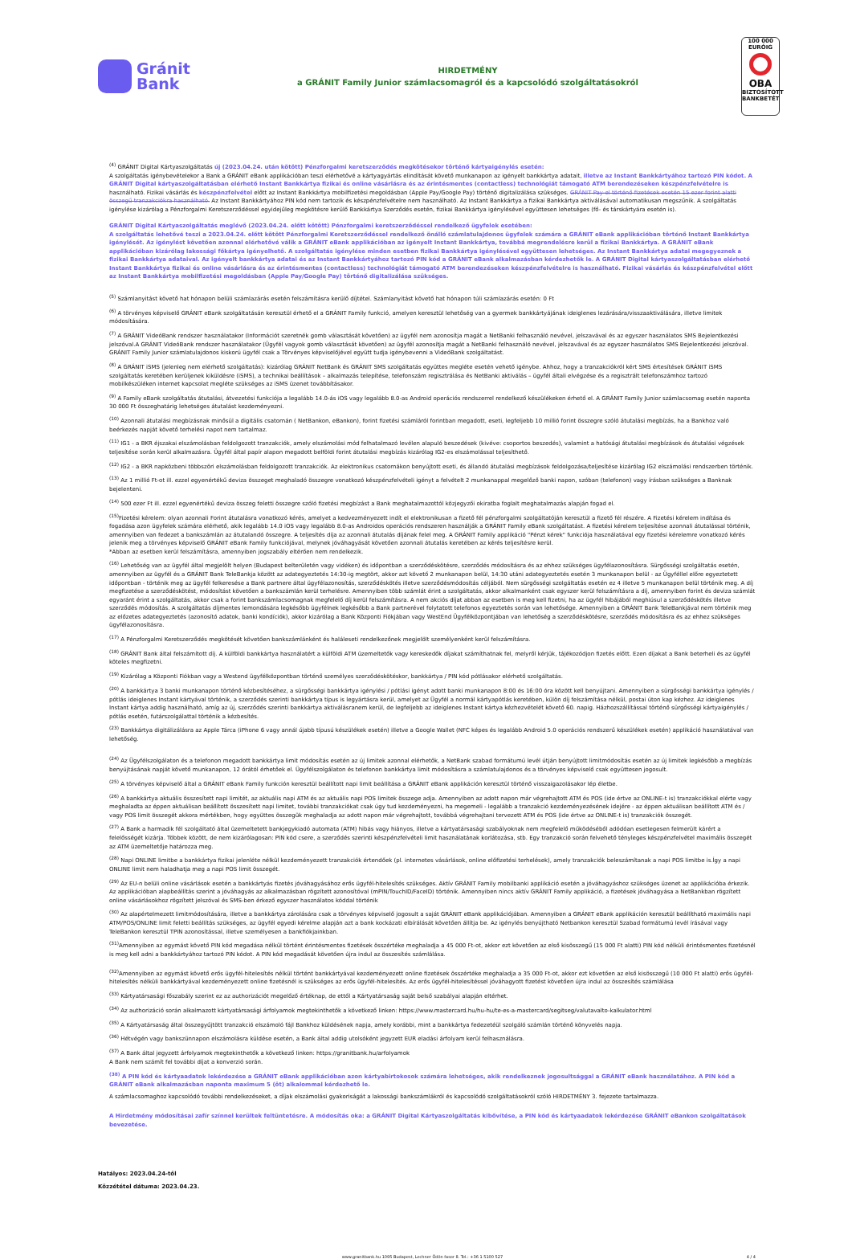Gránit
Bank
HIRDETMÉNY
a GRÁNIT Family Junior számlacsomagról és a kapcsolódó szolgáltatásokról
100 000
EURÓIG
OBA
BIZTOSÍTOTT BANKBETÉT
<sup>(4)</sup> GRÁNIT Digital Kártyaszolgáltatás új (2023.04.24. után kötött) Pénzforgalmi keretszerződés megkötésekor történő kártyaigénylés esetén:
A szolgáltatás igénybevételekor a Bank a GRÁNIT eBank applikációban teszi elérhetővé a kártyagyártás elindítását követő munkanapon az igényelt bankkártya adatait, illetve az Instant Bankkártyához tartozó PIN kódot. A GRÁNIT Digital kártyaszolgáltatásban elérhető Instant Bankkártya fizikai és online vásárlásra és az érintésmentes (contactless) technológiát támogató ATM berendezéseken készpénzfelvételre is használható. Fizikai vásárlás és készpénzfelvétel előtt az Instant Bankkártya mobilfizetési megoldásban (Apple Pay/Google Pay) történő digitalizálása szükséges. GRÁNIT Pay-el történő fizetések esetén 15 ezer forint alatti összegű tranzakciókra használható. Az Instant Bankkártyához PIN kód nem tartozik és készpénzfelvételre nem használható. Az Instant Bankkártya a fizikai Bankkártya aktiválásával automatikusan megszűnik. A szolgáltatás igénylése kizárólag a Pénzforgalmi Keretszerződéssel egyidejűleg megkötésre kerülő Bankkártya Szerződés esetén, fizikai Bankkártya igénylésével együttesen lehetséges (fő- és társkártyára esetén is).
GRÁNIT Digital Kártyaszolgáltatás meglévő (2023.04.24. előtt kötött) Pénzforgalmi keretszerződéssel rendelkező ügyfelek esetében:
A szolgáltatás lehetővé teszi a 2023.04.24. előtt kötött Pénzforgalmi Keretszerződéssel rendelkező önálló számlatulajdonos ügyfelek számára a GRÁNIT eBank applikációban történő Instant Bankkártya igénylését. Az igénylést követően azonnal elérhetővé válik a GRÁNIT eBank applikációban az igényelt Instant Bankkártya, továbbá megrendelésre kerül a fizikai Bankkártya. A GRÁNIT eBank applikációban kizárólag lakossági főkártya igényelhető. A szolgáltatás igénylése minden esetben fizikai Bankkártya igénylésével együttesen lehetséges. Az Instant Bankkártya adatai megegyeznek a fizikai Bankkártya adataival. Az igényelt bankkártya adatai és az Instant Bankkártyához tartozó PIN kód a GRÁNIT eBank alkalmazásban kérdezhetők le. A GRÁNIT Digital kártyaszolgáltatásban elérhető Instant Bankkártya fizikai és online vásárlásra és az érintésmentes (contactless) technológiát támogató ATM berendezéseken készpénzfelvételre is használható. Fizikai vásárlás és készpénzfelvétel előtt az Instant Bankkártya mobilfizetési megoldásban (Apple Pay/Google Pay) történő digitalizálása szükséges.
<sup>(5)</sup> Számlanyitást követő hat hónapon belüli számlazárás esetén felszámításra kerülő díjtétel. Számlanyitást követő hat hónapon túli számlazárás esetén: 0 Ft
<sup>(6)</sup> A törvényes képviselő GRÁNIT eBank szolgáltatásán keresztül érhető el a GRÁNIT Family funkció, amelyen keresztül lehetőség van a gyermek bankkártyájának ideiglenes lezárására/visszaaktiválására, illetve limitek módosítására.
<sup>(7)</sup> A GRÁNIT VideóBank rendszer használatakor (Információt szeretnék gomb választását követően) az ügyfél nem azonosítja magát a NetBanki felhasználó nevével, jelszavával és az egyszer használatos SMS Bejelentkezési jelszóval.A GRÁNIT VideóBank rendszer használatakor (Ügyfél vagyok gomb választását követően) az ügyfél azonosítja magát a NetBanki felhasználó nevével, jelszavával és az egyszer használatos SMS Bejelentkezési jelszóval. GRÁNIT Family Junior számlatulajdonos kiskorú ügyfél csak a Törvényes képviselőjével együtt tudja igénybevenni a VideóBank szolgáltatást.
<sup>(8)</sup> A GRÁNIT iSMS (jelenleg nem elérhető szolgáltatás): kizárólag GRÁNIT NetBank és GRÁNIT SMS szolgáltatás együttes megléte esetén vehető igénybe. Ahhoz, hogy a tranzakciókról kért SMS értesítések GRÁNIT iSMS szolgáltatás keretében kerüljenek kiküldésre (iSMS), a technikai beállítások – alkalmazás telepítése, telefonszám regisztrálása és NetBanki aktiválás – ügyfél általi elvégzése és a regisztrált telefonszámhoz tartozó mobilkészüléken internet kapcsolat megléte szükséges az iSMS üzenet továbbításakor.
<sup>(9)</sup> A Family eBank szolgáltatás átutalási, átvezetési funkciója a legalább 14.0-ás iOS vagy legalább 8.0-as Android operációs rendszerrel rendelkező készülékeken érhető el. A GRÁNIT Family Junior számlacsomag esetén naponta 30 000 Ft összeghatárig lehetséges átutalást kezdeményezni.
<sup>(10)</sup> Azonnali átutalási megbízásnak minősül a digitális csatornán ( NetBankon, eBankon), forint fizetési számláról forintban megadott, eseti, legfeljebb 10 millió forint összegre szóló átutalási megbízás, ha a Bankhoz való beérkezés napját követő terhelési napot nem tartalmaz.
<sup>(11)</sup> IG1 - a BKR éjszakai elszámolásban feldolgozott tranzakciók, amely elszámolási mód felhatalmazó levélen alapuló beszedések (kivéve: csoportos beszedés), valamint a hatósági átutalási megbízások és átutalási végzések teljesítése során kerül alkalmazásra. Ügyfél által papír alapon megadott belföldi forint átutalási megbízás kizárólag IG2-es elszámolással teljesíthető.
<sup>(12)</sup> IG2 - a BKR napközbeni többszöri elszámolásban feldolgozott tranzakciók. Az elektronikus csatornákon benyújtott eseti, és állandó átutalási megbízások feldolgozása/teljesítése kizárólag IG2 elszámolási rendszerben történik.
<sup>(13)</sup> Az 1 millió Ft-ot ill. ezzel egyenértékű deviza összeget meghaladó összegre vonatkozó készpénzfelvételi igényt a felvételt 2 munkanappal megelőző banki napon, szóban (telefonon) vagy írásban szükséges a Banknak bejelenteni.
<sup>(14)</sup> 500 ezer Ft ill. ezzel egyenértékű deviza összeg feletti összegre szóló fizetési megbízást a Bank meghatalmazottól közjegyzői okiratba foglalt meghatalmazás alapján fogad el.
<sup>(15)</sup> Fizetési kérelem: olyan azonnali Forint átutalásra vonatkozó kérés, amelyet a kedvezményezett indít el elektronikusan a fizető fél pénzforgalmi szolgáltatóján keresztül a fizető fél részére. A Fizetési kérelem indítása és fogadása azon ügyfelek számára elérhető, akik legalább 14.0 iOS vagy legalább 8.0-as Androidos operációs rendszeren használják a GRÁNIT Family eBank szolgáltatást. A fizetési kérelem teljesítése azonnali átutalással történik, amennyiben van fedezet a bankszámlán az átutalandó összegre. A teljesítés díja az azonnali átutalás díjának felel meg. A GRÁNIT Family applikáció "Pénzt kérek" funkciója használatával egy fizetési kérelemre vonatkozó kérés jelenik meg a törvényes képviselő GRÁNIT eBank Family funkciójával, melynek jóváhagyását követően azonnali átutalás keretében az kérés teljesítésre kerül.
*Abban az esetben kerül felszámításra, amennyiben jogszabály eltérően nem rendelkezik.
<sup>(16)</sup> Lehetőség van az ügyfél által megjelölt helyen (Budapest belterületén vagy vidéken) és időpontban a szerződéskötésre, szerződés módosításra és az ehhez szükséges ügyfélazonosításra. Sürgősségi szolgáltatás esetén, amennyiben az ügyfél és a GRÁNIT Bank TeleBankja között az adategyeztetés 14:30-ig megtört, akkor azt követő 2 munkanapon belül, 14:30 utáni adategyeztetés esetén 3 munkanapon belül - az Ügyféllel előre egyeztetett időpontban - történik meg az ügyfél felkeresése a Bank partnere által ügyfélazonosítás, szerződéskötés illetve szerződésmódosítás céljából. Nem sürgősségi szolgáltatás esetén ez 4 illetve 5 munkanapon belül történik meg. A díj megfizetése a szerződéskötést, módosítást követően a bankszámlán kerül terhelésre. Amennyiben több számlát érint a szolgáltatás, akkor alkalmanként csak egyszer kerül felszámításra a díj, amennyiben forint és deviza számlát egyaránt érint a szolgáltatás, akkor csak a forint bankszámlacsomagnak megfelelő díj kerül felszámításra. A nem akciós díjat abban az esetben is meg kell fizetni, ha az ügyfél hibájából meghiúsul a szerződéskötés illetve szerződés módosítás. A szolgáltatás díjmentes lemondására legkésőbb ügyfélnek legkésőbb a Bank partnerével folytatott telefonos egyeztetés során van lehetősége. Amennyiben a GRÁNIT Bank TeleBankjával nem történik meg az előzetes adategyeztetés (azonosító adatok, banki kondíciók), akkor kizárólag a Bank Központi Fiókjában vagy WestEnd Ügyfélközpontjában van lehetőség a szerződéskötésre, szerződés módosításra és az ehhez szükséges ügyfélazonosításra.
<sup>(17)</sup> A Pénzforgalmi Keretszerződés megkötését követően bankszámlánként és haláleseti rendelkezőnek megjelölt személyenként kerül felszámításra.
<sup>(18)</sup> GRÁNIT Bank által felszámított díj. A külföldi bankkártya használatért a külföldi ATM üzemeltetők vagy kereskedők díjakat számíthatnak fel, melyről kérjük, tájékozódjon fizetés előtt. Ezen díjakat a Bank beterheli és az ügyfél köteles megfizetni.
<sup>(19)</sup> Kizárólag a Központi Fiókban vagy a Westend ügyfélközpontban történő személyes szerződéskötéskor, bankkártya / PIN kód pótlásakor elérhető szolgáltatás.
<sup>(20)</sup> A bankkártya 3 banki munkanapon történő kézbesítéséhez, a sürgősségi bankkártya igénylési / pótlási igényt adott banki munkanapon 8:00 és 16:00 óra között kell benyújtani. Amennyiben a sürgősségi bankkártya igénylés / pótlás ideiglenes Instant kártyával történik, a szerződés szerinti bankkártya típus is legyártásra kerül, amelyet az Ügyfél a normál kártyapótlás keretében, külön díj felszámítása nélkül, postai úton kap kézhez. Az ideiglenes Instant kártya addig használható, amíg az új, szerződés szerinti bankkártya aktiválásranem kerül, de legfeljebb az ideiglenes Instant kártya kézhezvételét követő 60. napig. Házhozszállítással történő sürgősségi kártyaigénylés / pótlás esetén, futárszolgálattal történik a kézbesítés.
<sup>(23)</sup> Bankkártya digitálizálásra az Apple Tárca (iPhone 6 vagy annál újabb típusú készülékek esetén) illetve a Google Wallet (NFC képes és legalább Android 5.0 operációs rendszerű készülékek esetén) applikáció használatával van lehetőség.
<sup>(24)</sup> Az Ügyfélszolgálaton és a telefonon megadott bankkártya limit módosítás esetén az új limitek azonnal elérhetők, a NetBank szabad formátumú levél útján benyújtott limitmódosítás esetén az új limitek legkésőbb a megbízás benyújtásának napját követő munkanapon, 12 órától érhetőek el. Ügyfélszolgálaton és telefonon bankkártya limit módosításra a számlatulajdonos és a törvényes képviselő csak együttesen jogosult.
<sup>(25)</sup> A törvényes képviselő által a GRÁNIT eBank Family funkción keresztül beállított napi limit beállítása a GRÁNIT eBank applikáción keresztül történő visszaigazolásakor lép életbe.
<sup>(26)</sup> A bankkártya aktuális összesített napi limitét, az aktuális napi ATM és az aktuális napi POS limitek összege adja. Amennyiben az adott napon már végrehajtott ATM és POS (ide értve az ONLINE-t is) tranzakciókkal elérte vagy meghaladta az éppen aktuálisan beállított összesített napi limitet, további tranzakciókat csak úgy tud kezdeményezni, ha megemeli - legalább a tranzakció kezdeményezésének idejére - az éppen aktuálisan beállított ATM és / vagy POS limit összegét akkora mértékben, hogy együttes összegük meghaladja az adott napon már végrehajtott, továbbá végrehajtani tervezett ATM és POS (ide értve az ONLINE-t is) tranzakciók összegét.
<sup>(27)</sup> A Bank a harmadik fél szolgáltató által üzemeltetett bankjegykiadó automata (ATM) hibás vagy hiányos, illetve a kártyatársasági szabályoknak nem megfelelő működéséből adódóan esetlegesen felmerült kárért a felelősségét kizárja. Többek között, de nem kizárólagosan: PIN kód csere, a szerződés szerinti készpénzfelvételi limit használatának korlátozása, stb. Egy tranzakció során felvehető tényleges készpénzfelvétel maximális összegét az ATM üzemeltetője határozza meg.
<sup>(28)</sup> Napi ONLINE limitbe a bankkártya fizikai jelenléte nélkül kezdeményezett tranzakciók értendőek (pl. internetes vásárlások, online előfizetési terhelések), amely tranzakciók beleszámítanak a napi POS limitbe is.Így a napi ONLINE limit nem haladhatja meg a napi POS limit összegét.
<sup>(29)</sup> Az EU-n belüli online vásárlások esetén a bankkártyás fizetés jóváhagyásához erős ügyfél-hitelesítés szükséges. Aktív GRÁNIT Family mobilbanki applikáció esetén a jóváhagyáshoz szükséges üzenet az applikációba érkezik. Az applikációban alapbeállítás szerint a jóváhagyás az alkalmazásban rögzített azonosítóval (mPIN/TouchID/FaceID) történik. Amennyiben nincs aktív GRÁNIT Family applikáció, a fizetések jóváhagyása a NetBankban rögzített online vásárlásokhoz rögzített jelszóval és SMS-ben érkező egyszer használatos kóddal történik
<sup>(30)</sup> Az alapértelmezett limitmódosítására, illetve a bankkártya zárolására csak a törvényes képviselő jogosult a saját GRÁNIT eBank applikációjában. Amennyiben a GRÁNIT eBank applikáción keresztül beállítható maximális napi ATM/POS/ONLINE limit feletti beállítás szükséges, az ügyfél egyedi kérelme alapján azt a bank kockázati elbírálását követően állítja be. Az igénylés benyújtható Netbankon keresztül Szabad formátumú levél írásával vagy TeleBankon keresztül TPIN azonosítással, illetve személyesen a bankfiókjainkban.
<sup>(31)</sup> Amennyiben az egymást követő PIN kód megadása nélkül történt érintésmentes fizetések összértéke meghaladja a 45 000 Ft-ot, akkor ezt követően az első kisösszegű (15 000 Ft alatti) PIN kód nélküli érintésmentes fizetésnél is meg kell adni a bankkártyához tartozó PIN kódot. A PIN kód megadását követően újra indul az összesítés számlálása.
<sup>(32)</sup> Amennyiben az egymást követő erős ügyfél-hitelesítés nélkül történt bankkártyával kezdeményezett online fizetések összértéke meghaladja a 35 000 Ft-ot, akkor ezt követően az első kisösszegű (10 000 Ft alatti) erős ügyfél-hitelesítés nélküli bankkártyával kezdeményezett online fizetésnél is szükséges az erős ügyfél-hitelesítés. Az erős ügyfél-hitelesítéssel jóváhagyott fizetést követően újra indul az összesítés számlálása
<sup>(33)</sup> Kártyatársasági főszabály szerint ez az authorizációt megelőző értéknap, de ettől a Kártyatársaság saját belső szabályai alapján eltérhet.
<sup>(34)</sup> Az authorizáció során alkalmazott kártyatársasági árfolyamok megtekinthetők a következő linken: https://www.mastercard.hu/hu-hu/te-es-a-mastercard/segitseg/valutavalto-kalkulator.html
<sup>(35)</sup> A Kártyatársaság által összegyűjtött tranzakció elszámoló fájl Bankhoz küldésének napja, amely korábbi, mint a bankkártya fedezetéül szolgáló számlán történő könyvelés napja.
<sup>(36)</sup> Hétvégén vagy bankszünnapon elszámolásra küldése esetén, a Bank által addig utolsóként jegyzett EUR eladási árfolyam kerül felhasználásra.
<sup>(37)</sup> A Bank által jegyzett árfolyamok megtekinthetők a következő linken: https://granitbank.hu/arfolyamok
A Bank nem számít fel további díjat a konverzió során.
<sup>(38)</sup> A PIN kód és kártyaadatok lekérdezése a GRÁNIT eBank applikációban azon kártyabirtokosok számára lehetséges, akik rendelkeznek jogosultsággal a GRÁNIT eBank használatához. A PIN kód a GRÁNIT eBank alkalmazásban naponta maximum 5 (öt) alkalommal kérdezhető le.
A számlacsomaghoz kapcsolódó további rendelkezéseket, a díjak elszámolási gyakoriságát a lakossági bankszámlákról és kapcsolódó szolgáltatásokról szóló HIRDETMÉNY 3. fejezete tartalmazza.
A Hirdetmény módosításai zafír színnel kerültek feltüntetésre. A módosítás oka: a GRÁNIT Digital Kártyaszolgáltatás kibővítése, a PIN kód és kártyaadatok lekérdezése GRÁNIT eBankon szolgáltatások bevezetése.
Hatályos: 2023.04.24-től
Közzététel dátuma: 2023.04.23.
www.granitbank.hu 1095 Budapest, Lechner Ödön fasor 8. Tel.: +36 1 5100 527 4 / 4